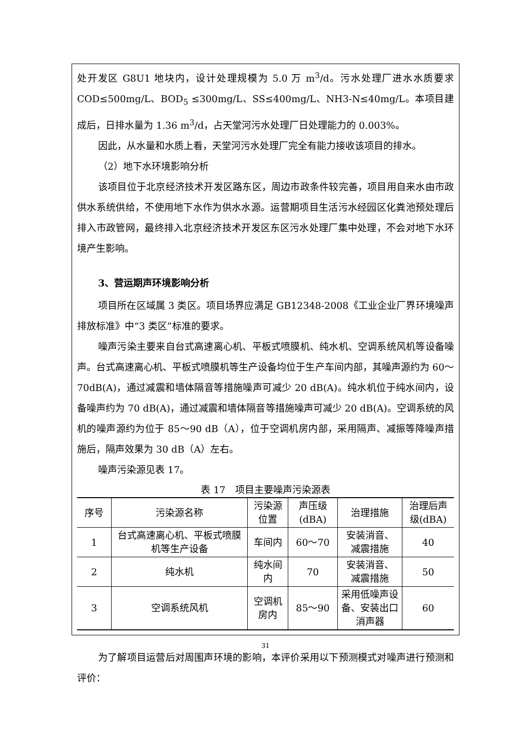处开发区 G8U1 地块内，设计处理规模为 5.0 万 m<sup>3</sup>/d。污水处理厂进水水质要求COD≤500mg/L、BOD<sub>5</sub> ≤300mg/L、SS≤400mg/L、NH3-N≤40mg/L。本项目建成后，日排水量为 1.36 m<sup>3</sup>/d，占天堂河污水处理厂日处理能力的 0.003%。
因此，从水量和水质上看，天堂河污水处理厂完全有能力接收该项目的排水。
（2）地下水环境影响分析
该项目位于北京经济技术开发区路东区，周边市政条件较完善，项目用自来水由市政供水系统供给，不使用地下水作为供水水源。运营期项目生活污水经园区化粪池预处理后排入市政管网，最终排入北京经济技术开发区东区污水处理厂集中处理，不会对地下水环境产生影响。
3、营运期声环境影响分析
项目所在区域属 3 类区。项目场界应满足 GB12348-2008《工业企业厂界环境噪声排放标准》中“3 类区”标准的要求。
噪声污染主要来自台式高速离心机、平板式喷膜机、纯水机、空调系统风机等设备噪声。台式高速离心机、平板式喷膜机等生产设备均位于生产车间内部，其噪声源约为 60～70dB(A)，通过减震和墙体隔音等措施噪声可减少 20 dB(A)。纯水机位于纯水间内，设备噪声约为 70 dB(A)，通过减震和墙体隔音等措施噪声可减少 20 dB(A)。空调系统的风机的噪声源约为位于 85～90 dB（A），位于空调机房内部，采用隔声、减振等降噪声措施后，隔声效果为 30 dB（A）左右。
噪声污染源见表 17。
表 17　项目主要噪声污染源表
| 序号 | 污染源名称 | 污染源位置 | 声压级 (dBA) | 治理措施 | 治理后声 级(dBA) |
| --- | --- | --- | --- | --- | --- |
| 1 | 台式高速离心机、平板式喷膜机等生产设备 | 车间内 | 60～70 | 安装消音、 减震措施 | 40 |
| 2 | 纯水机 | 纯水间内 | 70 | 安装消音、 减震措施 | 50 |
| 3 | 空调系统风机 | 空调机房内 | 85～90 | 采用低噪声设备、安装出口消声器 | 60 |
为了解项目运营后对周围声环境的影响，本评价采用以下预测模式对噪声进行预测和评价：
31